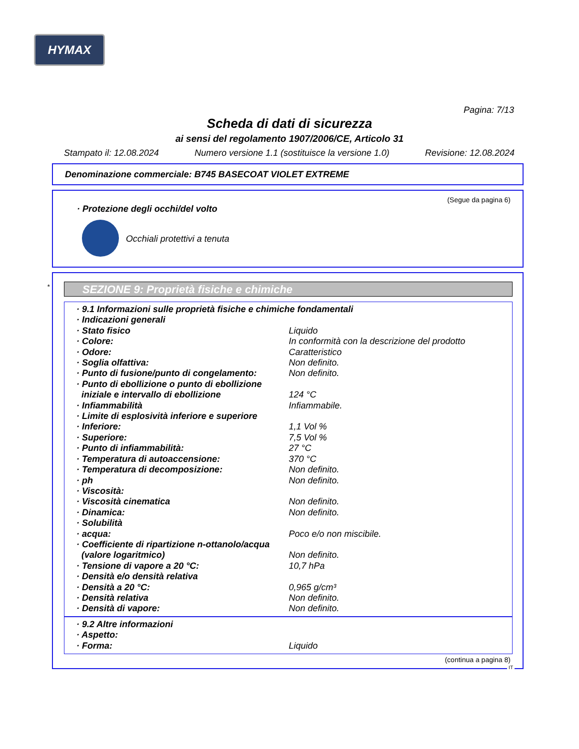HYMAX
Pagina: 7/13
Scheda di dati di sicurezza
ai sensi del regolamento 1907/2006/CE, Articolo 31
Stampato il: 12.08.2024 Numero versione 1.1 (sostituisce la versione 1.0) Revisione: 12.08.2024
Denominazione commerciale: B745 BASECOAT VIOLET EXTREME
(Segue da pagina 6)
· Protezione degli occhi/del volto
Occhiali protettivi a tenuta
*
SEZIONE 9: Proprietà fisiche e chimiche
| · 9.1 Informazioni sulle proprietà fisiche e chimiche fondamentali | |
| · Indicazioni generali | |
| · Stato fisico | Liquido |
| · Colore: | In conformità con la descrizione del prodotto |
| · Odore: | Caratteristico |
| · Soglia olfattiva: | Non definito. |
| · Punto di fusione/punto di congelamento: | Non definito. |
| · Punto di ebollizione o punto di ebollizione iniziale e intervallo di ebollizione | 124 °C |
| · Infiammabilità | Infiammabile. |
| · Limite di esplosività inferiore e superiore | |
| · Inferiore: | 1,1 Vol % |
| · Superiore: | 7,5 Vol % |
| · Punto di infiammabilità: | 27 °C |
| · Temperatura di autoaccensione: | 370 °C |
| · Temperatura di decomposizione: | Non definito. |
| · ph | Non definito. |
| · Viscosità: | |
| · Viscosità cinematica | Non definito. |
| · Dinamica: | Non definito. |
| · Solubilità | |
| · acqua: | Poco e/o non miscibile. |
| · Coefficiente di ripartizione n-ottanolo/acqua (valore logaritmico) | Non definito. |
| · Tensione di vapore a 20 °C: | 10,7 hPa |
| · Densità e/o densità relativa | |
| · Densità a 20 °C: | 0,965 g/cm³ |
| · Densità relativa | Non definito. |
| · Densità di vapore: | Non definito. |
| · 9.2 Altre informazioni | |
| · Aspetto: | |
| · Forma: | Liquido |
(continua a pagina 8)
IT